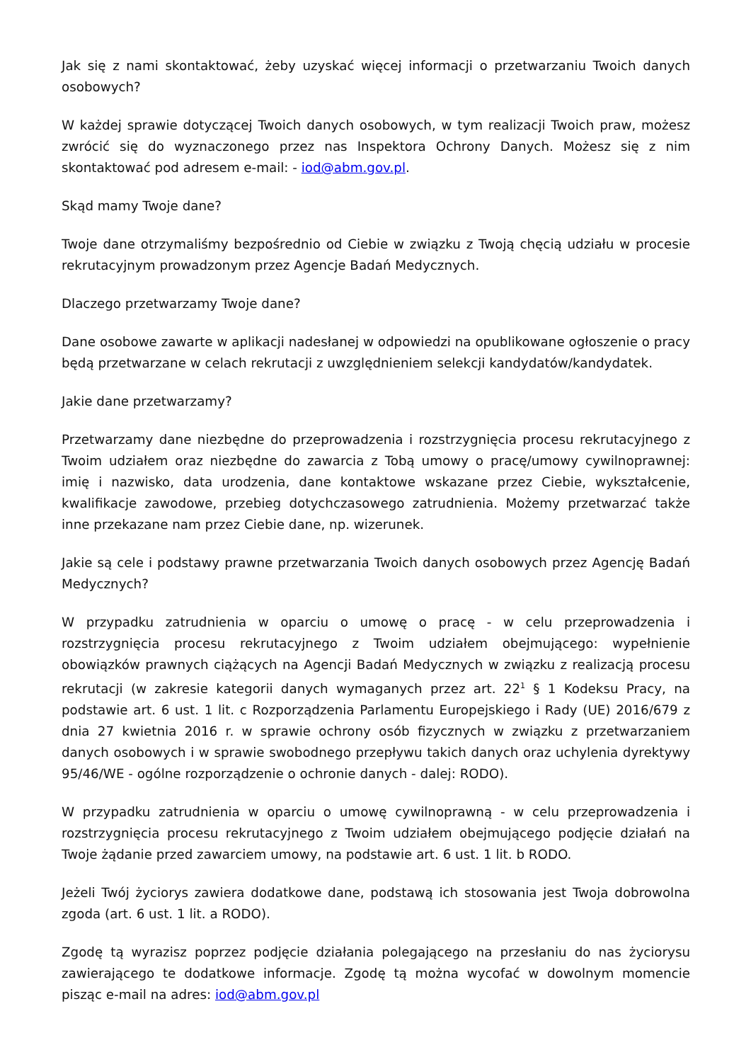Jak się z nami skontaktować, żeby uzyskać więcej informacji o przetwarzaniu Twoich danych osobowych?
W każdej sprawie dotyczącej Twoich danych osobowych, w tym realizacji Twoich praw, możesz zwrócić się do wyznaczonego przez nas Inspektora Ochrony Danych. Możesz się z nim skontaktować pod adresem e-mail: - iod@abm.gov.pl.
Skąd mamy Twoje dane?
Twoje dane otrzymaliśmy bezpośrednio od Ciebie w związku z Twoją chęcią udziału w procesie rekrutacyjnym prowadzonym przez Agencje Badań Medycznych.
Dlaczego przetwarzamy Twoje dane?
Dane osobowe zawarte w aplikacji nadesłanej w odpowiedzi na opublikowane ogłoszenie o pracy będą przetwarzane w celach rekrutacji z uwzględnieniem selekcji kandydatów/kandydatek.
Jakie dane przetwarzamy?
Przetwarzamy dane niezbędne do przeprowadzenia i rozstrzygnięcia procesu rekrutacyjnego z Twoim udziałem oraz niezbędne do zawarcia z Tobą umowy o pracę/umowy cywilnoprawnej: imię i nazwisko, data urodzenia, dane kontaktowe wskazane przez Ciebie, wykształcenie, kwalifikacje zawodowe, przebieg dotychczasowego zatrudnienia. Możemy przetwarzać także inne przekazane nam przez Ciebie dane, np. wizerunek.
Jakie są cele i podstawy prawne przetwarzania Twoich danych osobowych przez Agencję Badań Medycznych?
W przypadku zatrudnienia w oparciu o umowę o pracę - w celu przeprowadzenia i rozstrzygnięcia procesu rekrutacyjnego z Twoim udziałem obejmującego: wypełnienie obowiązków prawnych ciążących na Agencji Badań Medycznych w związku z realizacją procesu rekrutacji (w zakresie kategorii danych wymaganych przez art. 22<sup>1</sup> § 1 Kodeksu Pracy, na podstawie art. 6 ust. 1 lit. c Rozporządzenia Parlamentu Europejskiego i Rady (UE) 2016/679 z dnia 27 kwietnia 2016 r. w sprawie ochrony osób fizycznych w związku z przetwarzaniem danych osobowych i w sprawie swobodnego przepływu takich danych oraz uchylenia dyrektywy 95/46/WE - ogólne rozporządzenie o ochronie danych - dalej: RODO).
W przypadku zatrudnienia w oparciu o umowę cywilnoprawną - w celu przeprowadzenia i rozstrzygnięcia procesu rekrutacyjnego z Twoim udziałem obejmującego podjęcie działań na Twoje żądanie przed zawarciem umowy, na podstawie art. 6 ust. 1 lit. b RODO.
Jeżeli Twój życiorys zawiera dodatkowe dane, podstawą ich stosowania jest Twoja dobrowolna zgoda (art. 6 ust. 1 lit. a RODO).
Zgodę tą wyrazisz poprzez podjęcie działania polegającego na przesłaniu do nas życiorysu zawierającego te dodatkowe informacje. Zgodę tą można wycofać w dowolnym momencie pisząc e-mail na adres: iod@abm.gov.pl